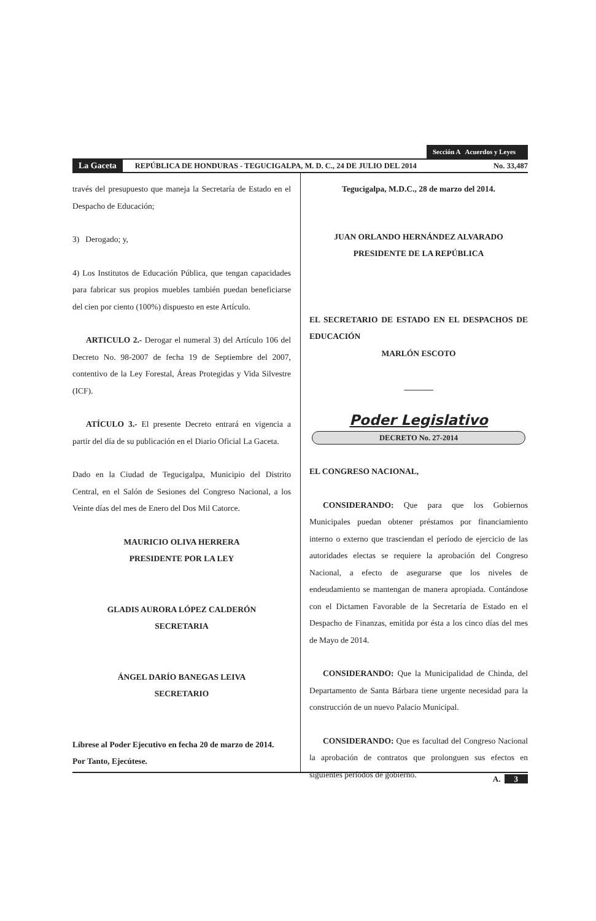Sección A Acuerdos y Leyes
La Gaceta REPÚBLICA DE HONDURAS - TEGUCIGALPA, M. D. C., 24 DE JULIO DEL 2014 No. 33,487
través del presupuesto que maneja la Secretaría de Estado en el Despacho de Educación;
3) Derogado; y,
4) Los Institutos de Educación Pública, que tengan capacidades para fabricar sus propios muebles también puedan beneficiarse del cien por ciento (100%) dispuesto en este Artículo.
ARTICULO 2.- Derogar el numeral 3) del Artículo 106 del Decreto No. 98-2007 de fecha 19 de Septiembre del 2007, contentivo de la Ley Forestal, Áreas Protegidas y Vida Silvestre (ICF).
ATÍCULO 3.- El presente Decreto entrará en vigencia a partir del día de su publicación en el Diario Oficial La Gaceta.
Dado en la Ciudad de Tegucigalpa, Municipio del Distrito Central, en el Salón de Sesiones del Congreso Nacional, a los Veinte días del mes de Enero del Dos Mil Catorce.
MAURICIO OLIVA HERRERA
PRESIDENTE POR LA LEY
GLADIS AURORA LÓPEZ CALDERÓN
SECRETARIA
ÁNGEL DARÍO BANEGAS LEIVA
SECRETARIO
Líbrese al Poder Ejecutivo en fecha 20 de marzo de 2014.
Por Tanto, Ejecútese.
Tegucigalpa, M.D.C., 28 de marzo del 2014.
JUAN ORLANDO HERNÁNDEZ ALVARADO
PRESIDENTE DE LA REPÚBLICA
EL SECRETARIO DE ESTADO EN EL DESPACHOS DE EDUCACIÓN
MARLÓN ESCOTO
_______
Poder Legislativo
DECRETO No. 27-2014
EL CONGRESO NACIONAL,
CONSIDERANDO: Que para que los Gobiernos Municipales puedan obtener préstamos por financiamiento interno o externo que trasciendan el período de ejercicio de las autoridades electas se requiere la aprobación del Congreso Nacional, a efecto de asegurarse que los niveles de endeudamiento se mantengan de manera apropiada. Contándose con el Dictamen Favorable de la Secretaría de Estado en el Despacho de Finanzas, emitida por ésta a los cinco días del mes de Mayo de 2014.
CONSIDERANDO: Que la Municipalidad de Chinda, del Departamento de Santa Bárbara tiene urgente necesidad para la construcción de un nuevo Palacio Municipal.
CONSIDERANDO: Que es facultad del Congreso Nacional la aprobación de contratos que prolonguen sus efectos en siguientes períodos de gobierno.
A. 3